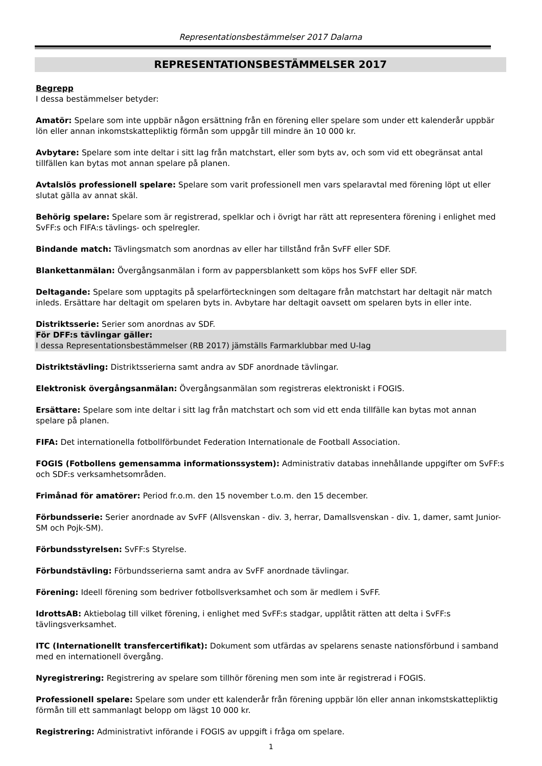Representationsbestämmelser 2017 Dalarna
REPRESENTATIONSBESTÄMMELSER 2017
Begrepp
I dessa bestämmelser betyder:
Amatör: Spelare som inte uppbär någon ersättning från en förening eller spelare som under ett kalenderår uppbär lön eller annan inkomstskattepliktig förmån som uppgår till mindre än 10 000 kr.
Avbytare: Spelare som inte deltar i sitt lag från matchstart, eller som byts av, och som vid ett obegränsat antal tillfällen kan bytas mot annan spelare på planen.
Avtalslös professionell spelare: Spelare som varit professionell men vars spelaravtal med förening löpt ut eller slutat gälla av annat skäl.
Behörig spelare: Spelare som är registrerad, spelklar och i övrigt har rätt att representera förening i enlighet med SvFF:s och FIFA:s tävlings- och spelregler.
Bindande match: Tävlingsmatch som anordnas av eller har tillstånd från SvFF eller SDF.
Blankettanmälan: Övergångsanmälan i form av pappersblankett som köps hos SvFF eller SDF.
Deltagande: Spelare som upptagits på spelarförteckningen som deltagare från matchstart har deltagit när match inleds. Ersättare har deltagit om spelaren byts in. Avbytare har deltagit oavsett om spelaren byts in eller inte.
Distriktsserie: Serier som anordnas av SDF.
För DFF:s tävlingar gäller:
I dessa Representationsbestämmelser (RB 2017) jämställs Farmarklubbar med U-lag
Distriktstävling: Distriktsserierna samt andra av SDF anordnade tävlingar.
Elektronisk övergångsanmälan: Övergångsanmälan som registreras elektroniskt i FOGIS.
Ersättare: Spelare som inte deltar i sitt lag från matchstart och som vid ett enda tillfälle kan bytas mot annan spelare på planen.
FIFA: Det internationella fotbollförbundet Federation Internationale de Football Association.
FOGIS (Fotbollens gemensamma informationssystem): Administrativ databas innehållande uppgifter om SvFF:s och SDF:s verksamhetsområden.
Frimånad för amatörer: Period fr.o.m. den 15 november t.o.m. den 15 december.
Förbundsserie: Serier anordnade av SvFF (Allsvenskan - div. 3, herrar, Damallsvenskan - div. 1, damer, samt Junior-SM och Pojk-SM).
Förbundsstyrelsen: SvFF:s Styrelse.
Förbundstävling: Förbundsserierna samt andra av SvFF anordnade tävlingar.
Förening: Ideell förening som bedriver fotbollsverksamhet och som är medlem i SvFF.
IdrottsAB: Aktiebolag till vilket förening, i enlighet med SvFF:s stadgar, upplåtit rätten att delta i SvFF:s tävlingsverksamhet.
ITC (Internationellt transfercertifikat): Dokument som utfärdas av spelarens senaste nationsförbund i samband med en internationell övergång.
Nyregistrering: Registrering av spelare som tillhör förening men som inte är registrerad i FOGIS.
Professionell spelare: Spelare som under ett kalenderår från förening uppbär lön eller annan inkomstskattepliktig förmån till ett sammanlagt belopp om lägst 10 000 kr.
Registrering: Administrativt införande i FOGIS av uppgift i fråga om spelare.
1